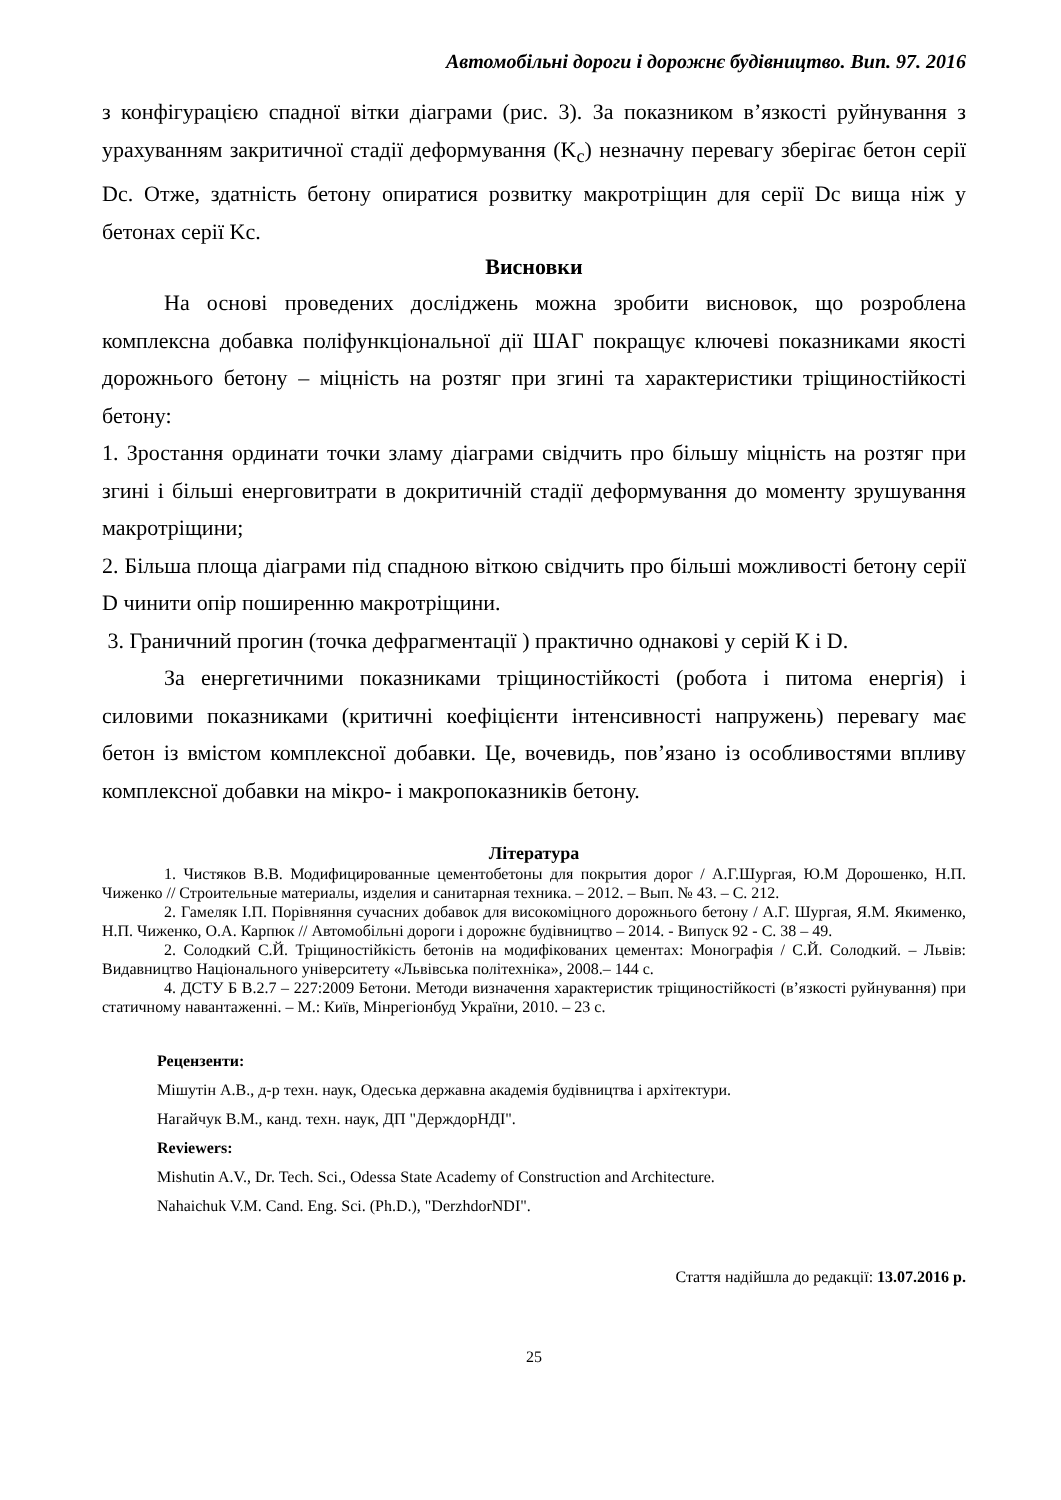Автомобільні дороги і дорожнє будівництво. Вип. 97. 2016
з конфігурацією спадної вітки діаграми (рис. 3). За показником в’язкості руйнування з урахуванням закритичної стадії деформування (K<sub>c</sub>) незначну перевагу зберігає бетон серії Dс. Отже, здатність бетону опиратися розвитку макротріщин для серії Dс вища ніж у бетонах серії Kс.
Висновки
На основі проведених досліджень можна зробити висновок, що розроблена комплексна добавка поліфункціональної дії ШАГ покращує ключеві показниками якості дорожнього бетону – міцність на розтяг при згині та характеристики тріщиностійкості бетону:
1. Зростання ординати точки зламу діаграми свідчить про більшу міцність на розтяг при згині і більші енерговитрати в докритичній стадії деформування до моменту зрушування макротріщини;
2. Більша площа діаграми під спадною віткою свідчить про більші можливості бетону серії D чинити опір поширенню макротріщини.
3. Граничний прогин (точка дефрагментації ) практично однакові у серій К і D.
За енергетичними показниками тріщиностійкості (робота і питома енергія) і силовими показниками (критичні коефіцієнти інтенсивності напружень) перевагу має бетон із вмістом комплексної добавки. Це, вочевидь, пов’язано із особливостями впливу комплексної добавки на мікро- і макропоказників бетону.
Література
1. Чистяков В.В. Модифицированные цементобетоны для покрытия дорог / А.Г.Шургая, Ю.М Дорошенко, Н.П. Чиженко // Строительные материалы, изделия и санитарная техника. – 2012. – Вып. № 43. – С. 212.
2. Гамеляк І.П. Порівняння сучасних добавок для високоміцного дорожнього бетону / А.Г. Шургая, Я.М. Якименко, Н.П. Чиженко, О.А. Карпюк // Автомобільні дороги і дорожнє будівництво – 2014. - Випуск 92 - С. 38 – 49.
2. Солодкий С.Й. Тріщиностійкість бетонів на модифікованих цементах: Монографія / С.Й. Солодкий. – Львів: Видавництво Національного університету «Львівська політехніка», 2008.– 144 с.
4. ДСТУ Б В.2.7 – 227:2009 Бетони. Методи визначення характеристик тріщиностійкості (в’язкості руйнування) при статичному навантаженні. – М.: Київ, Мінрегіонбуд України, 2010. – 23 с.
Рецензенти:
Мішутін А.В., д-р техн. наук, Одеська державна академія будівництва і архітектури.
Нагайчук В.М., канд. техн. наук, ДП "ДерждорНДІ".
Reviewers:
Mishutin A.V., Dr. Tech. Sci., Odessa State Academy of Construction and Architecture.
Nahaichuk V.M. Cand. Eng. Sci. (Ph.D.), "DerzhdorNDI".
Стаття надійшла до редакції: 13.07.2016 р.
25